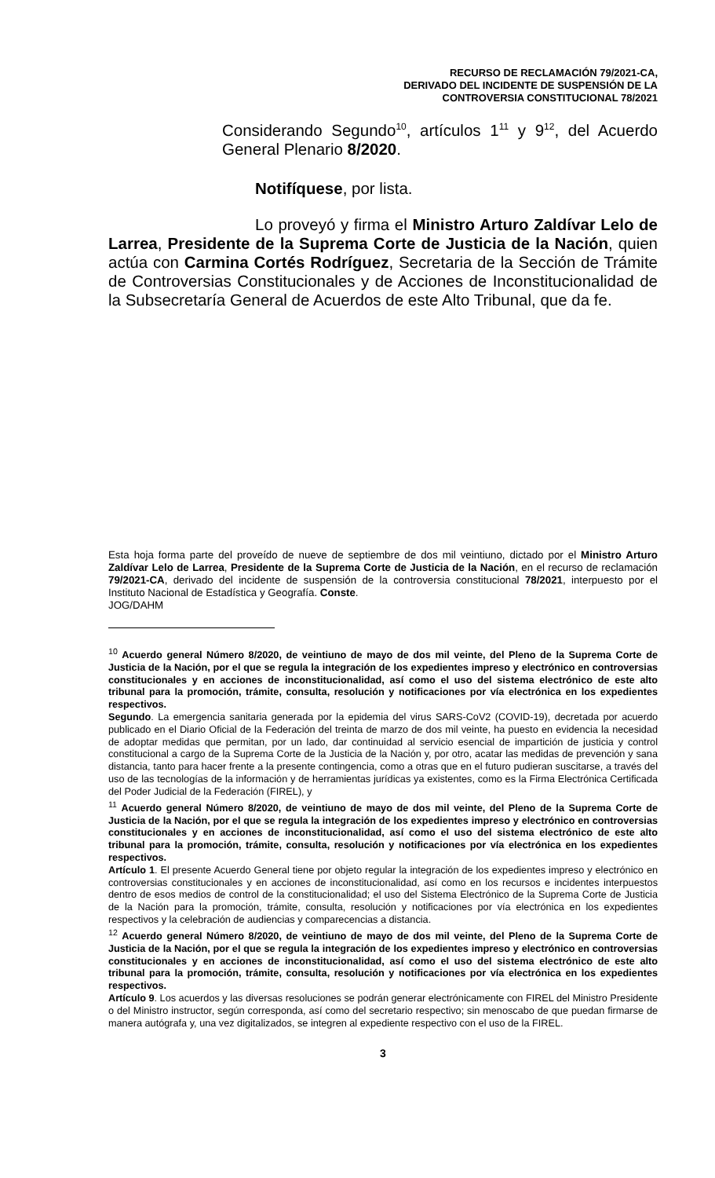RECURSO DE RECLAMACIÓN 79/2021-CA,
DERIVADO DEL INCIDENTE DE SUSPENSIÓN DE LA
CONTROVERSIA CONSTITUCIONAL 78/2021
Considerando Segundo<sup>10</sup>, artículos 1<sup>11</sup> y 9<sup>12</sup>, del Acuerdo General Plenario 8/2020.
Notifíquese, por lista.
Lo proveyó y firma el Ministro Arturo Zaldívar Lelo de Larrea, Presidente de la Suprema Corte de Justicia de la Nación, quien actúa con Carmina Cortés Rodríguez, Secretaria de la Sección de Trámite de Controversias Constitucionales y de Acciones de Inconstitucionalidad de la Subsecretaría General de Acuerdos de este Alto Tribunal, que da fe.
Esta hoja forma parte del proveído de nueve de septiembre de dos mil veintiuno, dictado por el Ministro Arturo Zaldívar Lelo de Larrea, Presidente de la Suprema Corte de Justicia de la Nación, en el recurso de reclamación 79/2021-CA, derivado del incidente de suspensión de la controversia constitucional 78/2021, interpuesto por el Instituto Nacional de Estadística y Geografía. Conste.
JOG/DAHM
<sup>10</sup> Acuerdo general Número 8/2020, de veintiuno de mayo de dos mil veinte, del Pleno de la Suprema Corte de Justicia de la Nación, por el que se regula la integración de los expedientes impreso y electrónico en controversias constitucionales y en acciones de inconstitucionalidad, así como el uso del sistema electrónico de este alto tribunal para la promoción, trámite, consulta, resolución y notificaciones por vía electrónica en los expedientes respectivos.
Segundo. La emergencia sanitaria generada por la epidemia del virus SARS-CoV2 (COVID-19), decretada por acuerdo publicado en el Diario Oficial de la Federación del treinta de marzo de dos mil veinte, ha puesto en evidencia la necesidad de adoptar medidas que permitan, por un lado, dar continuidad al servicio esencial de impartición de justicia y control constitucional a cargo de la Suprema Corte de la Justicia de la Nación y, por otro, acatar las medidas de prevención y sana distancia, tanto para hacer frente a la presente contingencia, como a otras que en el futuro pudieran suscitarse, a través del uso de las tecnologías de la información y de herramientas jurídicas ya existentes, como es la Firma Electrónica Certificada del Poder Judicial de la Federación (FIREL), y
<sup>11</sup> Acuerdo general Número 8/2020, de veintiuno de mayo de dos mil veinte, del Pleno de la Suprema Corte de Justicia de la Nación, por el que se regula la integración de los expedientes impreso y electrónico en controversias constitucionales y en acciones de inconstitucionalidad, así como el uso del sistema electrónico de este alto tribunal para la promoción, trámite, consulta, resolución y notificaciones por vía electrónica en los expedientes respectivos.
Artículo 1. El presente Acuerdo General tiene por objeto regular la integración de los expedientes impreso y electrónico en controversias constitucionales y en acciones de inconstitucionalidad, así como en los recursos e incidentes interpuestos dentro de esos medios de control de la constitucionalidad; el uso del Sistema Electrónico de la Suprema Corte de Justicia de la Nación para la promoción, trámite, consulta, resolución y notificaciones por vía electrónica en los expedientes respectivos y la celebración de audiencias y comparecencias a distancia.
<sup>12</sup> Acuerdo general Número 8/2020, de veintiuno de mayo de dos mil veinte, del Pleno de la Suprema Corte de Justicia de la Nación, por el que se regula la integración de los expedientes impreso y electrónico en controversias constitucionales y en acciones de inconstitucionalidad, así como el uso del sistema electrónico de este alto tribunal para la promoción, trámite, consulta, resolución y notificaciones por vía electrónica en los expedientes respectivos.
Artículo 9. Los acuerdos y las diversas resoluciones se podrán generar electrónicamente con FIREL del Ministro Presidente o del Ministro instructor, según corresponda, así como del secretario respectivo; sin menoscabo de que puedan firmarse de manera autógrafa y, una vez digitalizados, se integren al expediente respectivo con el uso de la FIREL.
3